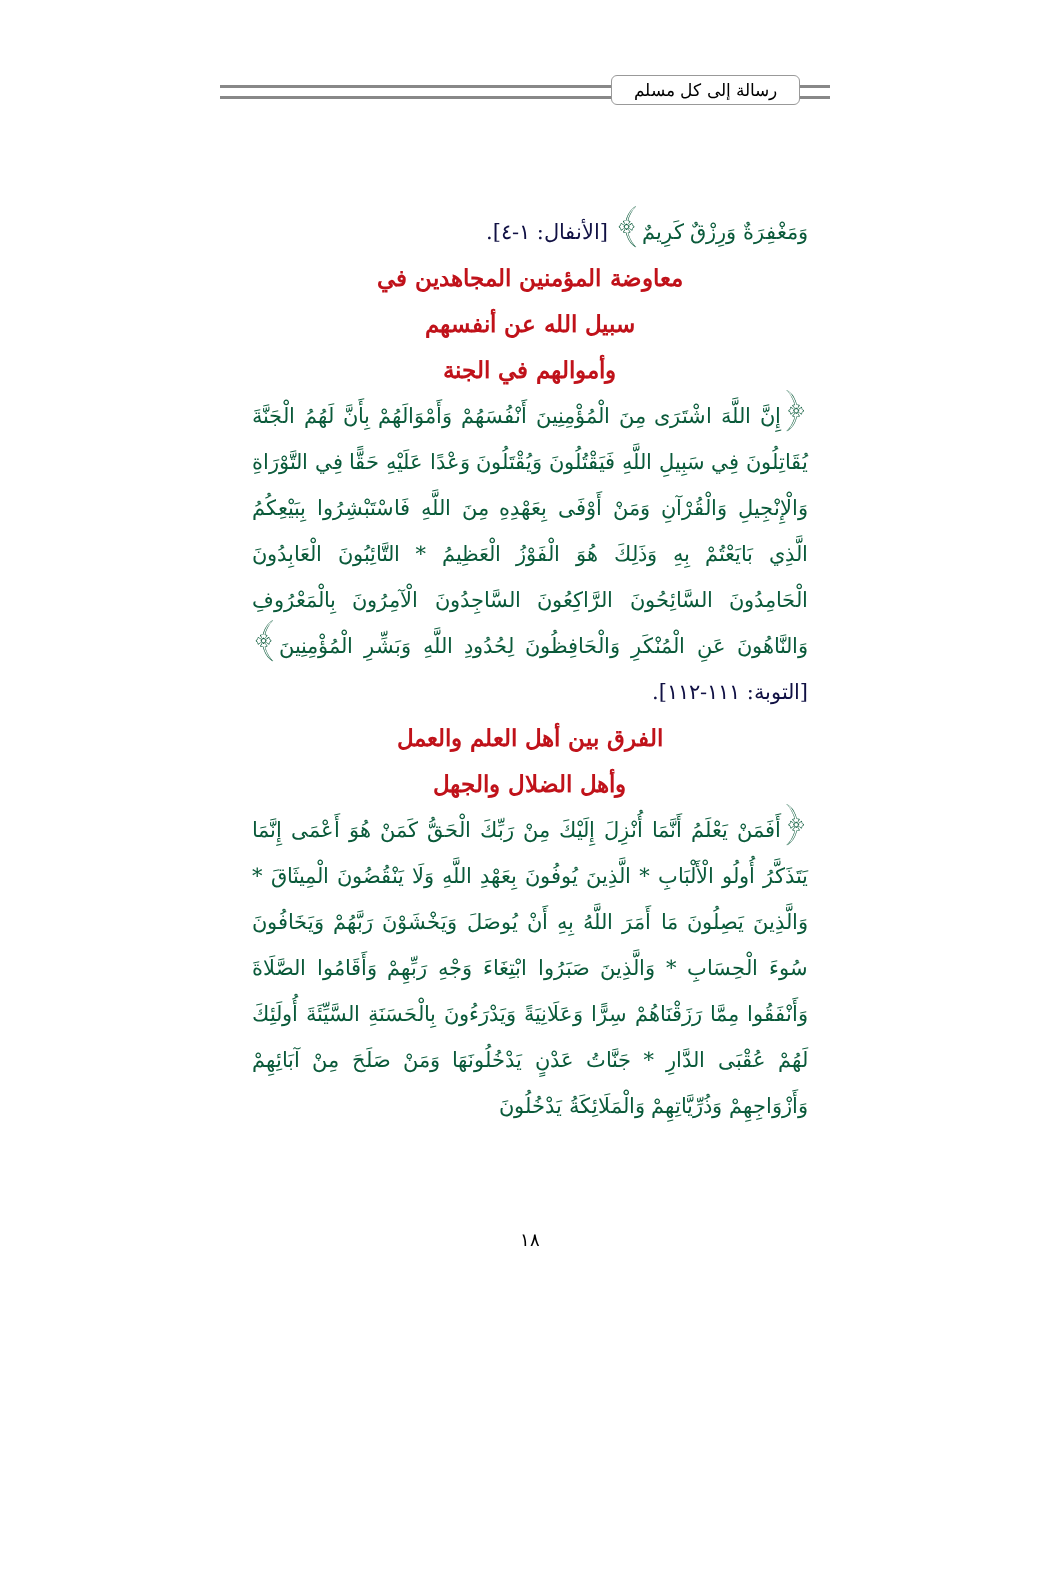رسالة إلى كل مسلم
وَمَغْفِرَةٌ وَرِزْقٌ كَرِيمٌ﴾ [الأنفال: ١-٤].
معاوضة المؤمنين المجاهدين في
سبيل الله عن أنفسهم
وأموالهم في الجنة
﴿إِنَّ اللَّهَ اشْتَرَى مِنَ الْمُؤْمِنِينَ أَنْفُسَهُمْ وَأَمْوَالَهُمْ بِأَنَّ لَهُمُ الْجَنَّةَ يُقَاتِلُونَ فِي سَبِيلِ اللَّهِ فَيَقْتُلُونَ وَيُقْتَلُونَ وَعْدًا عَلَيْهِ حَقًّا فِي التَّوْرَاةِ وَالْإِنْجِيلِ وَالْقُرْآنِ وَمَنْ أَوْفَى بِعَهْدِهِ مِنَ اللَّهِ فَاسْتَبْشِرُوا بِبَيْعِكُمُ الَّذِي بَايَعْتُمْ بِهِ وَذَلِكَ هُوَ الْفَوْزُ الْعَظِيمُ * التَّائِبُونَ الْعَابِدُونَ الْحَامِدُونَ السَّائِحُونَ الرَّاكِعُونَ السَّاجِدُونَ الْآمِرُونَ بِالْمَعْرُوفِ وَالنَّاهُونَ عَنِ الْمُنْكَرِ وَالْحَافِظُونَ لِحُدُودِ اللَّهِ وَبَشِّرِ الْمُؤْمِنِينَ﴾ [التوبة: ١١١-١١٢].
الفرق بين أهل العلم والعمل
وأهل الضلال والجهل
﴿أَفَمَنْ يَعْلَمُ أَنَّمَا أُنْزِلَ إِلَيْكَ مِنْ رَبِّكَ الْحَقُّ كَمَنْ هُوَ أَعْمَى إِنَّمَا يَتَذَكَّرُ أُولُو الْأَلْبَابِ * الَّذِينَ يُوفُونَ بِعَهْدِ اللَّهِ وَلَا يَنْقُضُونَ الْمِيثَاقَ * وَالَّذِينَ يَصِلُونَ مَا أَمَرَ اللَّهُ بِهِ أَنْ يُوصَلَ وَيَخْشَوْنَ رَبَّهُمْ وَيَخَافُونَ سُوءَ الْحِسَابِ * وَالَّذِينَ صَبَرُوا ابْتِغَاءَ وَجْهِ رَبِّهِمْ وَأَقَامُوا الصَّلَاةَ وَأَنْفَقُوا مِمَّا رَزَقْنَاهُمْ سِرًّا وَعَلَانِيَةً وَيَدْرَءُونَ بِالْحَسَنَةِ السَّيِّئَةَ أُولَئِكَ لَهُمْ عُقْبَى الدَّارِ * جَنَّاتُ عَدْنٍ يَدْخُلُونَهَا وَمَنْ صَلَحَ مِنْ آبَائِهِمْ وَأَزْوَاجِهِمْ وَذُرِّيَّاتِهِمْ وَالْمَلَائِكَةُ يَدْخُلُونَ
١٨